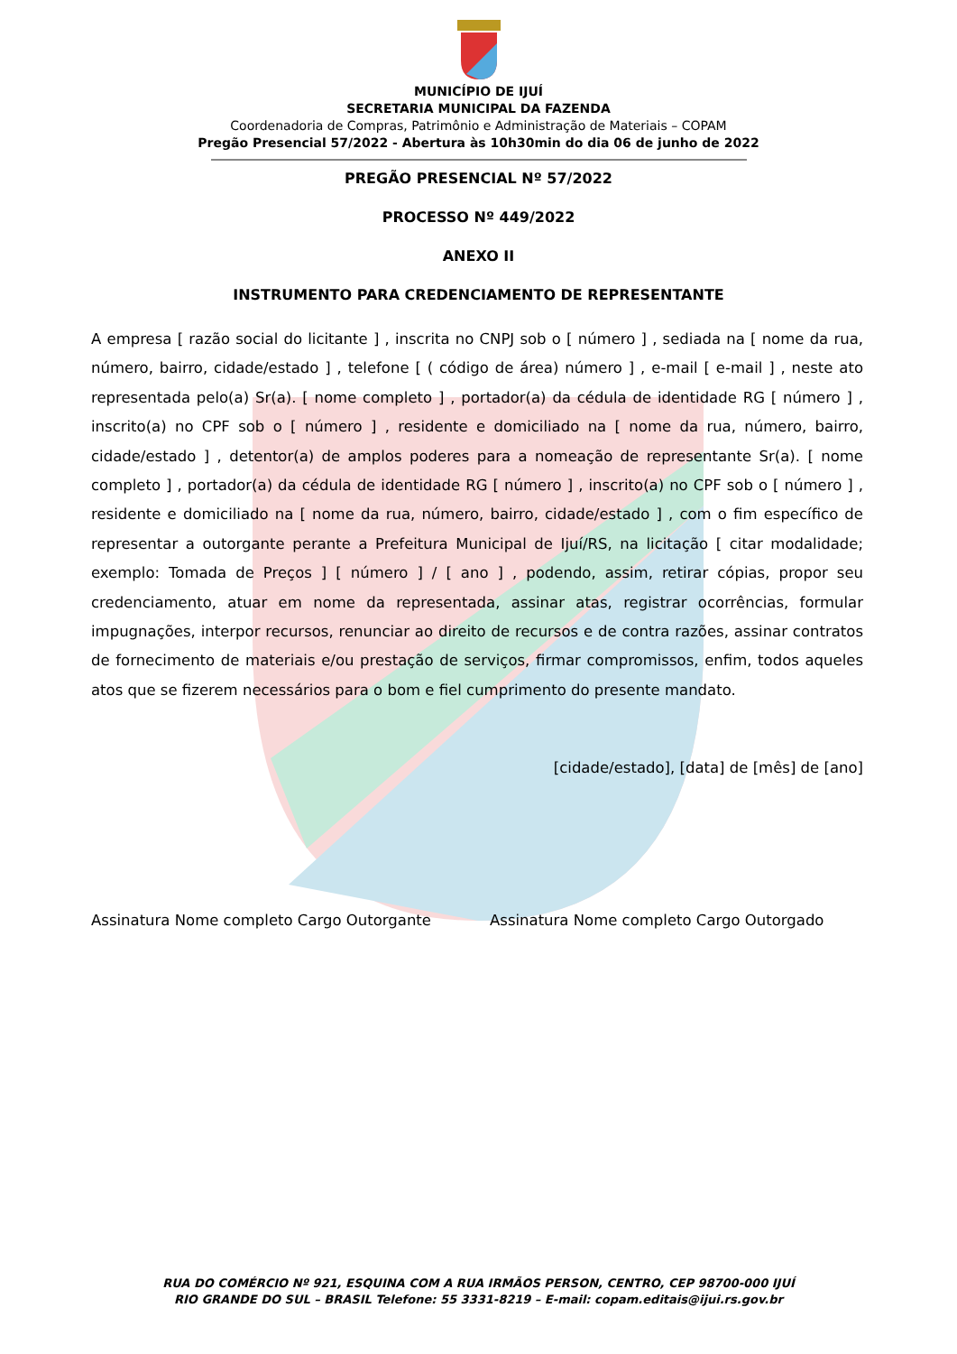MUNICÍPIO DE IJUÍ
SECRETARIA MUNICIPAL DA FAZENDA
Coordenadoria de Compras, Patrimônio e Administração de Materiais – COPAM
Pregão Presencial 57/2022 - Abertura às 10h30min do dia 06 de junho de 2022
PREGÃO PRESENCIAL Nº 57/2022
PROCESSO Nº 449/2022
ANEXO II
INSTRUMENTO PARA CREDENCIAMENTO DE REPRESENTANTE
A empresa [ razão social do licitante ] , inscrita no CNPJ sob o [ número ] , sediada na [ nome da rua, número, bairro, cidade/estado ] , telefone [ ( código de área) número ] , e-mail [ e-mail ] , neste ato representada pelo(a) Sr(a). [ nome completo ] , portador(a) da cédula de identidade RG [ número ] , inscrito(a) no CPF sob o [ número ] , residente e domiciliado na [ nome da rua, número, bairro, cidade/estado ] , detentor(a) de amplos poderes para a nomeação de representante Sr(a). [ nome completo ] , portador(a) da cédula de identidade RG [ número ] , inscrito(a) no CPF sob o [ número ] , residente e domiciliado na [ nome da rua, número, bairro, cidade/estado ] , com o fim específico de representar a outorgante perante a Prefeitura Municipal de Ijuí/RS, na licitação [ citar modalidade; exemplo: Tomada de Preços ] [ número ] / [ ano ] , podendo, assim, retirar cópias, propor seu credenciamento, atuar em nome da representada, assinar atas, registrar ocorrências, formular impugnações, interpor recursos, renunciar ao direito de recursos e de contra razões, assinar contratos de fornecimento de materiais e/ou prestação de serviços, firmar compromissos, enfim, todos aqueles atos que se fizerem necessários para o bom e fiel cumprimento do presente mandato.
[cidade/estado], [data] de [mês] de [ano]
Assinatura Nome completo Cargo Outorgante Assinatura Nome completo Cargo Outorgado
RUA DO COMÉRCIO Nº 921, ESQUINA COM A RUA IRMÃOS PERSON, CENTRO, CEP 98700-000 IJUÍ
RIO GRANDE DO SUL – BRASIL Telefone: 55 3331-8219 – E-mail: copam.editais@ijui.rs.gov.br